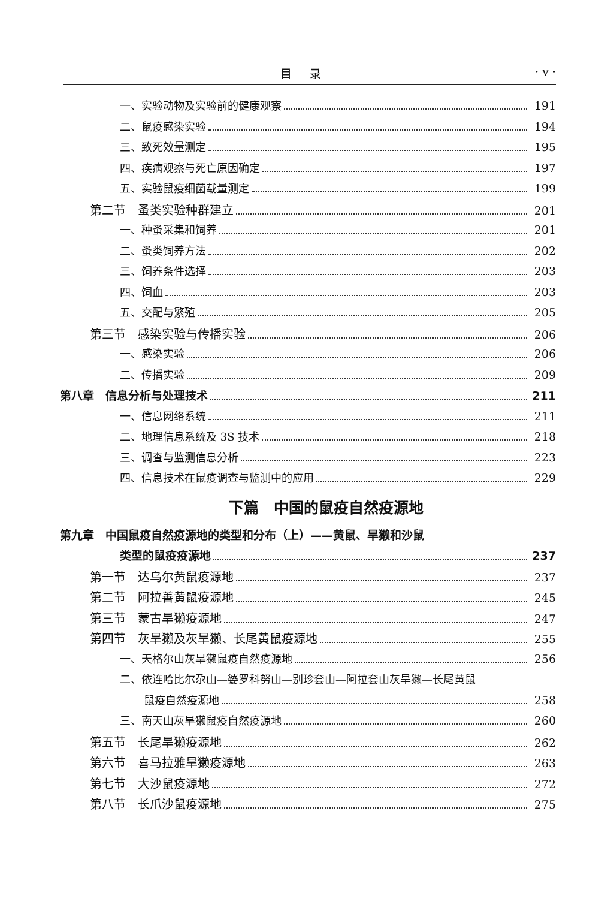目录 · v ·
一、实验动物及实验前的健康观察 191
二、鼠疫感染实验 194
三、致死效量测定 195
四、疾病观察与死亡原因确定 197
五、实验鼠疫细菌载量测定 199
第二节　蚤类实验种群建立 201
一、种蚤采集和饲养 201
二、蚤类饲养方法 202
三、饲养条件选择 203
四、饲血 203
五、交配与繁殖 205
第三节　感染实验与传播实验 206
一、感染实验 206
二、传播实验 209
第八章　信息分析与处理技术 211
一、信息网络系统 211
二、地理信息系统及 3S 技术 218
三、调查与监测信息分析 223
四、信息技术在鼠疫调查与监测中的应用 229
下篇　中国的鼠疫自然疫源地
第九章　中国鼠疫自然疫源地的类型和分布（上）——黄鼠、旱獭和沙鼠
类型的鼠疫疫源地 237
第一节　达乌尔黄鼠疫源地 237
第二节　阿拉善黄鼠疫源地 245
第三节　蒙古旱獭疫源地 247
第四节　灰旱獭及灰旱獭、长尾黄鼠疫源地 255
一、天格尔山灰旱獭鼠疫自然疫源地 256
二、依连哈比尔尕山—婆罗科努山—别珍套山—阿拉套山灰旱獭—长尾黄鼠
鼠疫自然疫源地 258
三、南天山灰旱獭鼠疫自然疫源地 260
第五节　长尾旱獭疫源地 262
第六节　喜马拉雅旱獭疫源地 263
第七节　大沙鼠疫源地 272
第八节　长爪沙鼠疫源地 275